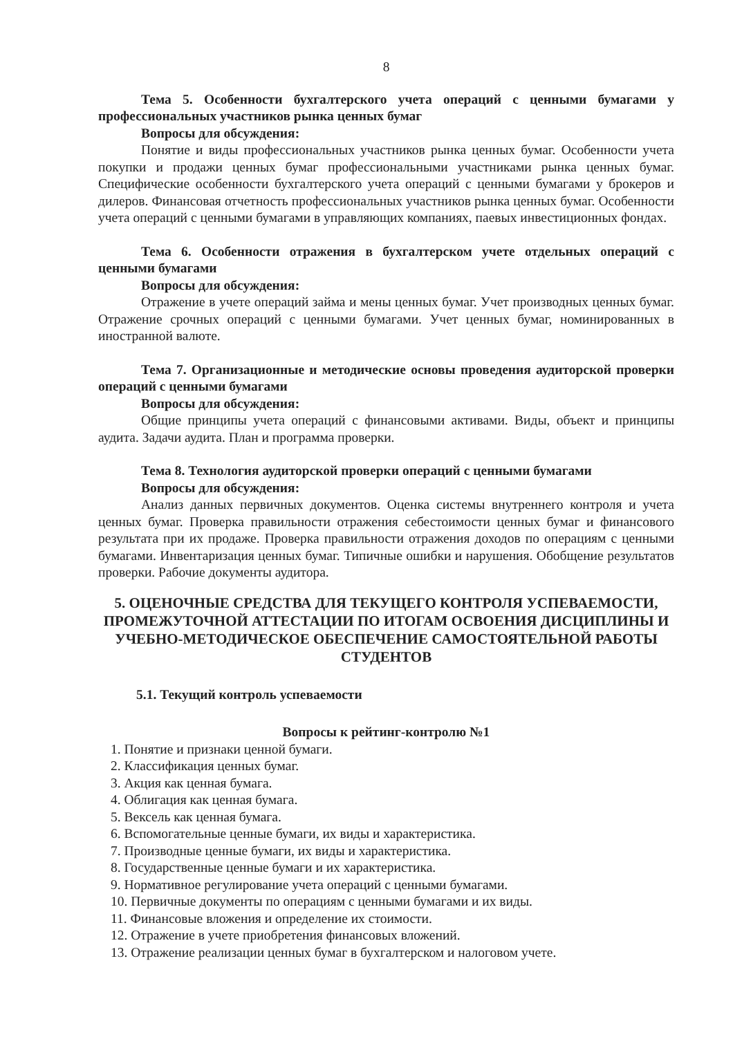8
Тема 5. Особенности бухгалтерского учета операций с ценными бумагами у профессиональных участников рынка ценных бумаг
Вопросы для обсуждения:
Понятие и виды профессиональных участников рынка ценных бумаг. Особенности учета покупки и продажи ценных бумаг профессиональными участниками рынка ценных бумаг. Специфические особенности бухгалтерского учета операций с ценными бумагами у брокеров и дилеров. Финансовая отчетность профессиональных участников рынка ценных бумаг. Особенности учета операций с ценными бумагами в управляющих компаниях, паевых инвестиционных фондах.
Тема 6. Особенности отражения в бухгалтерском учете отдельных операций с ценными бумагами
Вопросы для обсуждения:
Отражение в учете операций займа и мены ценных бумаг. Учет производных ценных бумаг. Отражение срочных операций с ценными бумагами. Учет ценных бумаг, номинированных в иностранной валюте.
Тема 7. Организационные и методические основы проведения аудиторской проверки операций с ценными бумагами
Вопросы для обсуждения:
Общие принципы учета операций с финансовыми активами. Виды, объект и принципы аудита. Задачи аудита. План и программа проверки.
Тема 8. Технология аудиторской проверки операций с ценными бумагами
Вопросы для обсуждения:
Анализ данных первичных документов. Оценка системы внутреннего контроля и учета ценных бумаг. Проверка правильности отражения себестоимости ценных бумаг и финансового результата при их продаже. Проверка правильности отражения доходов по операциям с ценными бумагами. Инвентаризация ценных бумаг. Типичные ошибки и нарушения. Обобщение результатов проверки. Рабочие документы аудитора.
5. ОЦЕНОЧНЫЕ СРЕДСТВА ДЛЯ ТЕКУЩЕГО КОНТРОЛЯ УСПЕВАЕМОСТИ, ПРОМЕЖУТОЧНОЙ АТТЕСТАЦИИ ПО ИТОГАМ ОСВОЕНИЯ ДИСЦИПЛИНЫ И УЧЕБНО-МЕТОДИЧЕСКОЕ ОБЕСПЕЧЕНИЕ САМОСТОЯТЕЛЬНОЙ РАБОТЫ СТУДЕНТОВ
5.1. Текущий контроль успеваемости
Вопросы к рейтинг-контролю №1
1. Понятие и признаки ценной бумаги.
2. Классификация ценных бумаг.
3. Акция как ценная бумага.
4. Облигация как ценная бумага.
5. Вексель как ценная бумага.
6. Вспомогательные ценные бумаги, их виды и характеристика.
7. Производные ценные бумаги, их виды и характеристика.
8. Государственные ценные бумаги и их характеристика.
9. Нормативное регулирование учета операций с ценными бумагами.
10. Первичные документы по операциям с ценными бумагами и их виды.
11. Финансовые вложения и определение их стоимости.
12. Отражение в учете приобретения финансовых вложений.
13. Отражение реализации ценных бумаг в бухгалтерском и налоговом учете.